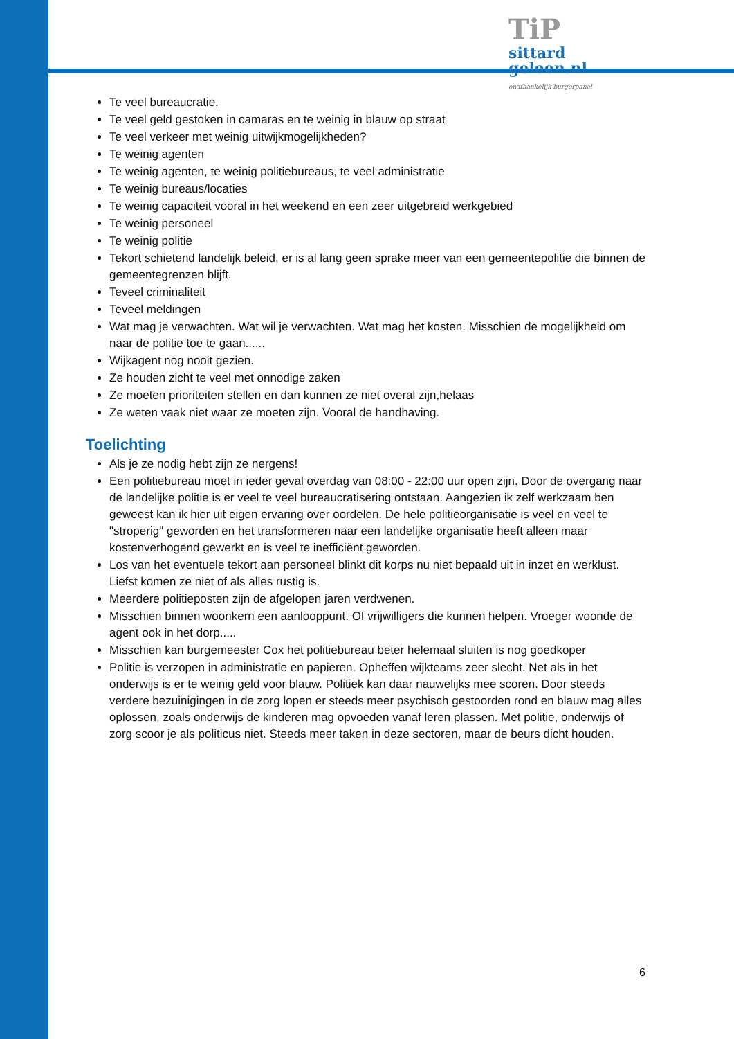TiP sittard
geleen.nl
onafhankelijk burgerpanel
Te veel bureaucratie.
Te veel geld gestoken in camaras en te weinig in blauw op straat
Te veel verkeer met weinig uitwijkmogelijkheden?
Te weinig agenten
Te weinig agenten, te weinig politiebureaus, te veel administratie
Te weinig bureaus/locaties
Te weinig capaciteit vooral in het weekend en een zeer uitgebreid werkgebied
Te weinig personeel
Te weinig politie
Tekort schietend landelijk beleid, er is al lang geen sprake meer van een gemeentepolitie die binnen de gemeentegrenzen blijft.
Teveel criminaliteit
Teveel meldingen
Wat mag je verwachten. Wat wil je verwachten. Wat mag het kosten. Misschien de mogelijkheid om naar de politie toe te gaan......
Wijkagent nog nooit gezien.
Ze houden zicht te veel met onnodige zaken
Ze moeten prioriteiten stellen en dan kunnen ze niet overal zijn,helaas
Ze weten vaak niet waar ze moeten zijn. Vooral de handhaving.
Toelichting
Als je ze nodig hebt zijn ze nergens!
Een politiebureau moet in ieder geval overdag van 08:00 - 22:00 uur open zijn. Door de overgang naar de landelijke politie is er veel te veel bureaucratisering ontstaan. Aangezien ik zelf werkzaam ben geweest kan ik hier uit eigen ervaring over oordelen. De hele politieorganisatie is veel en veel te "stroperig" geworden en het transformeren naar een landelijke organisatie heeft alleen maar kostenverhogend gewerkt en is veel te inefficiënt geworden.
Los van het eventuele tekort aan personeel blinkt dit korps nu niet bepaald uit in inzet en werklust. Liefst komen ze niet of als alles rustig is.
Meerdere politieposten zijn de afgelopen jaren verdwenen.
Misschien binnen woonkern een aanlooppunt. Of vrijwilligers die kunnen helpen. Vroeger woonde de agent ook in het dorp.....
Misschien kan burgemeester Cox het politiebureau beter helemaal sluiten is nog goedkoper
Politie is verzopen in administratie en papieren. Opheffen wijkteams zeer slecht. Net als in het onderwijs is er te weinig geld voor blauw. Politiek kan daar nauwelijks mee scoren. Door steeds verdere bezuinigingen in de zorg lopen er steeds meer psychisch gestoorden rond en blauw mag alles oplossen, zoals onderwijs de kinderen mag opvoeden vanaf leren plassen. Met politie, onderwijs of zorg scoor je als politicus niet. Steeds meer taken in deze sectoren, maar de beurs dicht houden.
6